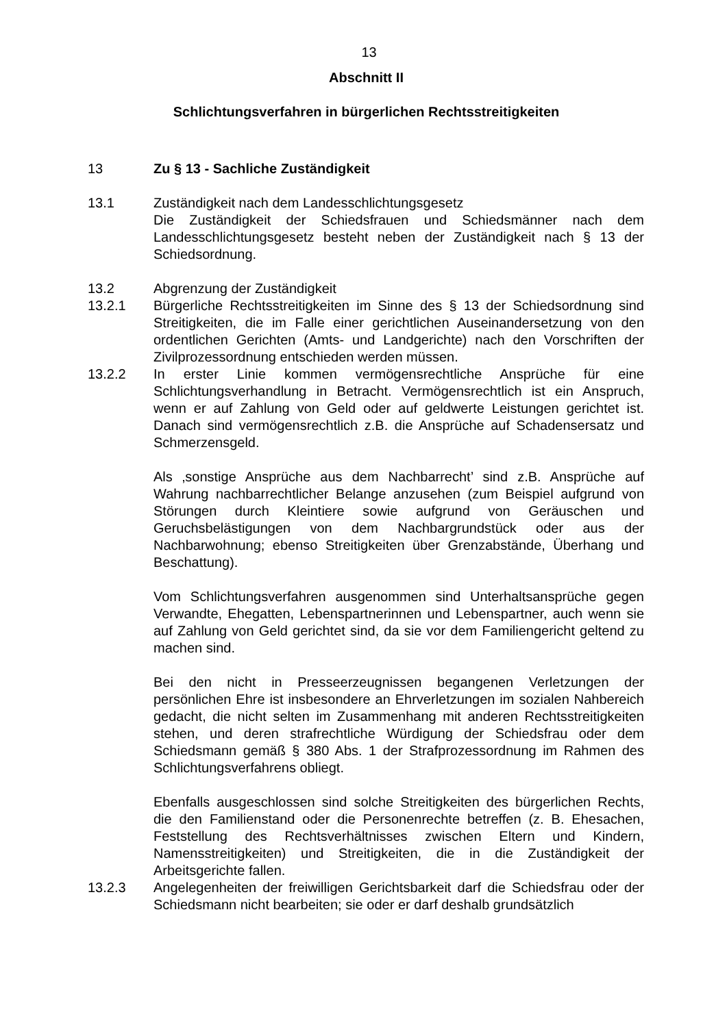13
Abschnitt II
Schlichtungsverfahren in bürgerlichen Rechtsstreitigkeiten
13 Zu § 13 - Sachliche Zuständigkeit
13.1 Zuständigkeit nach dem Landesschlichtungsgesetz
Die Zuständigkeit der Schiedsfrauen und Schiedsmänner nach dem Landesschlichtungsgesetz besteht neben der Zuständigkeit nach § 13 der Schiedsordnung.
13.2 Abgrenzung der Zuständigkeit
13.2.1 Bürgerliche Rechtsstreitigkeiten im Sinne des § 13 der Schiedsordnung sind Streitigkeiten, die im Falle einer gerichtlichen Auseinandersetzung von den ordentlichen Gerichten (Amts- und Landgerichte) nach den Vorschriften der Zivilprozessordnung entschieden werden müssen.
13.2.2 In erster Linie kommen vermögensrechtliche Ansprüche für eine Schlichtungsverhandlung in Betracht. Vermögensrechtlich ist ein Anspruch, wenn er auf Zahlung von Geld oder auf geldwerte Leistungen gerichtet ist. Danach sind vermögensrechtlich z.B. die Ansprüche auf Schadensersatz und Schmerzensgeld.
Als ‚sonstige Ansprüche aus dem Nachbarrecht’ sind z.B. Ansprüche auf Wahrung nachbarrechtlicher Belange anzusehen (zum Beispiel aufgrund von Störungen durch Kleintiere sowie aufgrund von Geräuschen und Geruchsbelästigungen von dem Nachbargrundstück oder aus der Nachbarwohnung; ebenso Streitigkeiten über Grenzabstände, Überhang und Beschattung).
Vom Schlichtungsverfahren ausgenommen sind Unterhaltsansprüche gegen Verwandte, Ehegatten, Lebenspartnerinnen und Lebenspartner, auch wenn sie auf Zahlung von Geld gerichtet sind, da sie vor dem Familiengericht geltend zu machen sind.
Bei den nicht in Presseerzeugnissen begangenen Verletzungen der persönlichen Ehre ist insbesondere an Ehrverletzungen im sozialen Nahbereich gedacht, die nicht selten im Zusammenhang mit anderen Rechtsstreitigkeiten stehen, und deren strafrechtliche Würdigung der Schiedsfrau oder dem Schiedsmann gemäß § 380 Abs. 1 der Strafprozessordnung im Rahmen des Schlichtungsverfahrens obliegt.
Ebenfalls ausgeschlossen sind solche Streitigkeiten des bürgerlichen Rechts, die den Familienstand oder die Personenrechte betreffen (z. B. Ehesachen, Feststellung des Rechtsverhältnisses zwischen Eltern und Kindern, Namensstreitigkeiten) und Streitigkeiten, die in die Zuständigkeit der Arbeitsgerichte fallen.
13.2.3 Angelegenheiten der freiwilligen Gerichtsbarkeit darf die Schiedsfrau oder der Schiedsmann nicht bearbeiten; sie oder er darf deshalb grundsätzlich